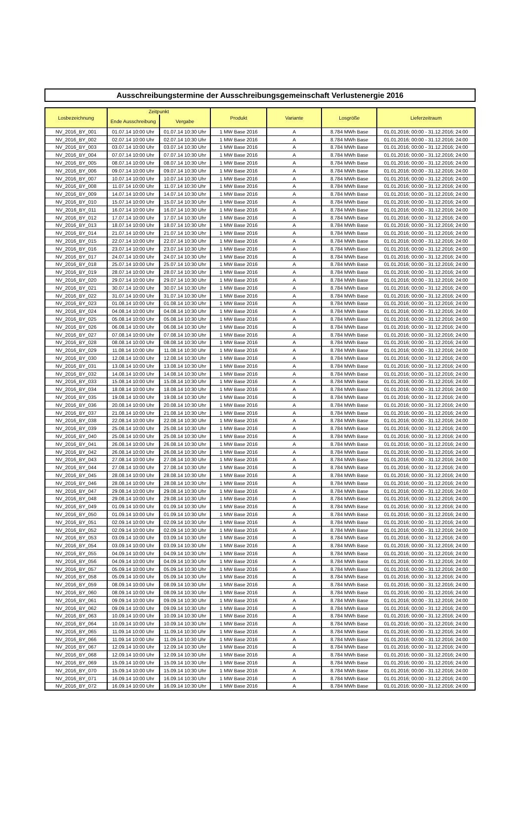Ausschreibungstermine der Ausschreibungsgemeinschaft Verlustenergie 2016
| Losbezeichnung | Zeitpunkt | | Produkt | Variante | Losgröße | Lieferzeitraum |
| --- | --- | --- | --- | --- | --- | --- |
| | Ende Ausschreibung | Vergabe | | | | |
| NV_2016_BY_001 | 01.07.14 10:00 Uhr | 01.07.14 10:30 Uhr | 1 MW Base 2016 | A | 8.784 MWh Base | 01.01.2016; 00:00 - 31.12.2016; 24:00 |
| NV_2016_BY_002 | 02.07.14 10:00 Uhr | 02.07.14 10:30 Uhr | 1 MW Base 2016 | A | 8.784 MWh Base | 01.01.2016; 00:00 - 31.12.2016; 24:00 |
| NV_2016_BY_003 | 03.07.14 10:00 Uhr | 03.07.14 10:30 Uhr | 1 MW Base 2016 | A | 8.784 MWh Base | 01.01.2016; 00:00 - 31.12.2016; 24:00 |
| NV_2016_BY_004 | 07.07.14 10:00 Uhr | 07.07.14 10:30 Uhr | 1 MW Base 2016 | A | 8.784 MWh Base | 01.01.2016; 00:00 - 31.12.2016; 24:00 |
| NV_2016_BY_005 | 08.07.14 10:00 Uhr | 08.07.14 10:30 Uhr | 1 MW Base 2016 | A | 8.784 MWh Base | 01.01.2016; 00:00 - 31.12.2016; 24:00 |
| NV_2016_BY_006 | 09.07.14 10:00 Uhr | 09.07.14 10:30 Uhr | 1 MW Base 2016 | A | 8.784 MWh Base | 01.01.2016; 00:00 - 31.12.2016; 24:00 |
| NV_2016_BY_007 | 10.07.14 10:00 Uhr | 10.07.14 10:30 Uhr | 1 MW Base 2016 | A | 8.784 MWh Base | 01.01.2016; 00:00 - 31.12.2016; 24:00 |
| NV_2016_BY_008 | 11.07.14 10:00 Uhr | 11.07.14 10:30 Uhr | 1 MW Base 2016 | A | 8.784 MWh Base | 01.01.2016; 00:00 - 31.12.2016; 24:00 |
| NV_2016_BY_009 | 14.07.14 10:00 Uhr | 14.07.14 10:30 Uhr | 1 MW Base 2016 | A | 8.784 MWh Base | 01.01.2016; 00:00 - 31.12.2016; 24:00 |
| NV_2016_BY_010 | 15.07.14 10:00 Uhr | 15.07.14 10:30 Uhr | 1 MW Base 2016 | A | 8.784 MWh Base | 01.01.2016; 00:00 - 31.12.2016; 24:00 |
| NV_2016_BY_011 | 16.07.14 10:00 Uhr | 16.07.14 10:30 Uhr | 1 MW Base 2016 | A | 8.784 MWh Base | 01.01.2016; 00:00 - 31.12.2016; 24:00 |
| NV_2016_BY_012 | 17.07.14 10:00 Uhr | 17.07.14 10:30 Uhr | 1 MW Base 2016 | A | 8.784 MWh Base | 01.01.2016; 00:00 - 31.12.2016; 24:00 |
| NV_2016_BY_013 | 18.07.14 10:00 Uhr | 18.07.14 10:30 Uhr | 1 MW Base 2016 | A | 8.784 MWh Base | 01.01.2016; 00:00 - 31.12.2016; 24:00 |
| NV_2016_BY_014 | 21.07.14 10:00 Uhr | 21.07.14 10:30 Uhr | 1 MW Base 2016 | A | 8.784 MWh Base | 01.01.2016; 00:00 - 31.12.2016; 24:00 |
| NV_2016_BY_015 | 22.07.14 10:00 Uhr | 22.07.14 10:30 Uhr | 1 MW Base 2016 | A | 8.784 MWh Base | 01.01.2016; 00:00 - 31.12.2016; 24:00 |
| NV_2016_BY_016 | 23.07.14 10:00 Uhr | 23.07.14 10:30 Uhr | 1 MW Base 2016 | A | 8.784 MWh Base | 01.01.2016; 00:00 - 31.12.2016; 24:00 |
| NV_2016_BY_017 | 24.07.14 10:00 Uhr | 24.07.14 10:30 Uhr | 1 MW Base 2016 | A | 8.784 MWh Base | 01.01.2016; 00:00 - 31.12.2016; 24:00 |
| NV_2016_BY_018 | 25.07.14 10:00 Uhr | 25.07.14 10:30 Uhr | 1 MW Base 2016 | A | 8.784 MWh Base | 01.01.2016; 00:00 - 31.12.2016; 24:00 |
| NV_2016_BY_019 | 28.07.14 10:00 Uhr | 28.07.14 10:30 Uhr | 1 MW Base 2016 | A | 8.784 MWh Base | 01.01.2016; 00:00 - 31.12.2016; 24:00 |
| NV_2016_BY_020 | 29.07.14 10:00 Uhr | 29.07.14 10:30 Uhr | 1 MW Base 2016 | A | 8.784 MWh Base | 01.01.2016; 00:00 - 31.12.2016; 24:00 |
| NV_2016_BY_021 | 30.07.14 10:00 Uhr | 30.07.14 10:30 Uhr | 1 MW Base 2016 | A | 8.784 MWh Base | 01.01.2016; 00:00 - 31.12.2016; 24:00 |
| NV_2016_BY_022 | 31.07.14 10:00 Uhr | 31.07.14 10:30 Uhr | 1 MW Base 2016 | A | 8.784 MWh Base | 01.01.2016; 00:00 - 31.12.2016; 24:00 |
| NV_2016_BY_023 | 01.08.14 10:00 Uhr | 01.08.14 10:30 Uhr | 1 MW Base 2016 | A | 8.784 MWh Base | 01.01.2016; 00:00 - 31.12.2016; 24:00 |
| NV_2016_BY_024 | 04.08.14 10:00 Uhr | 04.08.14 10:30 Uhr | 1 MW Base 2016 | A | 8.784 MWh Base | 01.01.2016; 00:00 - 31.12.2016; 24:00 |
| NV_2016_BY_025 | 05.08.14 10:00 Uhr | 05.08.14 10:30 Uhr | 1 MW Base 2016 | A | 8.784 MWh Base | 01.01.2016; 00:00 - 31.12.2016; 24:00 |
| NV_2016_BY_026 | 06.08.14 10:00 Uhr | 06.08.14 10:30 Uhr | 1 MW Base 2016 | A | 8.784 MWh Base | 01.01.2016; 00:00 - 31.12.2016; 24:00 |
| NV_2016_BY_027 | 07.08.14 10:00 Uhr | 07.08.14 10:30 Uhr | 1 MW Base 2016 | A | 8.784 MWh Base | 01.01.2016; 00:00 - 31.12.2016; 24:00 |
| NV_2016_BY_028 | 08.08.14 10:00 Uhr | 08.08.14 10:30 Uhr | 1 MW Base 2016 | A | 8.784 MWh Base | 01.01.2016; 00:00 - 31.12.2016; 24:00 |
| NV_2016_BY_029 | 11.08.14 10:00 Uhr | 11.08.14 10:30 Uhr | 1 MW Base 2016 | A | 8.784 MWh Base | 01.01.2016; 00:00 - 31.12.2016; 24:00 |
| NV_2016_BY_030 | 12.08.14 10:00 Uhr | 12.08.14 10:30 Uhr | 1 MW Base 2016 | A | 8.784 MWh Base | 01.01.2016; 00:00 - 31.12.2016; 24:00 |
| NV_2016_BY_031 | 13.08.14 10:00 Uhr | 13.08.14 10:30 Uhr | 1 MW Base 2016 | A | 8.784 MWh Base | 01.01.2016; 00:00 - 31.12.2016; 24:00 |
| NV_2016_BY_032 | 14.08.14 10:00 Uhr | 14.08.14 10:30 Uhr | 1 MW Base 2016 | A | 8.784 MWh Base | 01.01.2016; 00:00 - 31.12.2016; 24:00 |
| NV_2016_BY_033 | 15.08.14 10:00 Uhr | 15.08.14 10:30 Uhr | 1 MW Base 2016 | A | 8.784 MWh Base | 01.01.2016; 00:00 - 31.12.2016; 24:00 |
| NV_2016_BY_034 | 18.08.14 10:00 Uhr | 18.08.14 10:30 Uhr | 1 MW Base 2016 | A | 8.784 MWh Base | 01.01.2016; 00:00 - 31.12.2016; 24:00 |
| NV_2016_BY_035 | 19.08.14 10:00 Uhr | 19.08.14 10:30 Uhr | 1 MW Base 2016 | A | 8.784 MWh Base | 01.01.2016; 00:00 - 31.12.2016; 24:00 |
| NV_2016_BY_036 | 20.08.14 10:00 Uhr | 20.08.14 10:30 Uhr | 1 MW Base 2016 | A | 8.784 MWh Base | 01.01.2016; 00:00 - 31.12.2016; 24:00 |
| NV_2016_BY_037 | 21.08.14 10:00 Uhr | 21.08.14 10:30 Uhr | 1 MW Base 2016 | A | 8.784 MWh Base | 01.01.2016; 00:00 - 31.12.2016; 24:00 |
| NV_2016_BY_038 | 22.08.14 10:00 Uhr | 22.08.14 10:30 Uhr | 1 MW Base 2016 | A | 8.784 MWh Base | 01.01.2016; 00:00 - 31.12.2016; 24:00 |
| NV_2016_BY_039 | 25.08.14 10:00 Uhr | 25.08.14 10:30 Uhr | 1 MW Base 2016 | A | 8.784 MWh Base | 01.01.2016; 00:00 - 31.12.2016; 24:00 |
| NV_2016_BY_040 | 25.08.14 10:00 Uhr | 25.08.14 10:30 Uhr | 1 MW Base 2016 | A | 8.784 MWh Base | 01.01.2016; 00:00 - 31.12.2016; 24:00 |
| NV_2016_BY_041 | 26.08.14 10:00 Uhr | 26.08.14 10:30 Uhr | 1 MW Base 2016 | A | 8.784 MWh Base | 01.01.2016; 00:00 - 31.12.2016; 24:00 |
| NV_2016_BY_042 | 26.08.14 10:00 Uhr | 26.08.14 10:30 Uhr | 1 MW Base 2016 | A | 8.784 MWh Base | 01.01.2016; 00:00 - 31.12.2016; 24:00 |
| NV_2016_BY_043 | 27.08.14 10:00 Uhr | 27.08.14 10:30 Uhr | 1 MW Base 2016 | A | 8.784 MWh Base | 01.01.2016; 00:00 - 31.12.2016; 24:00 |
| NV_2016_BY_044 | 27.08.14 10:00 Uhr | 27.08.14 10:30 Uhr | 1 MW Base 2016 | A | 8.784 MWh Base | 01.01.2016; 00:00 - 31.12.2016; 24:00 |
| NV_2016_BY_045 | 28.08.14 10:00 Uhr | 28.08.14 10:30 Uhr | 1 MW Base 2016 | A | 8.784 MWh Base | 01.01.2016; 00:00 - 31.12.2016; 24:00 |
| NV_2016_BY_046 | 28.08.14 10:00 Uhr | 28.08.14 10:30 Uhr | 1 MW Base 2016 | A | 8.784 MWh Base | 01.01.2016; 00:00 - 31.12.2016; 24:00 |
| NV_2016_BY_047 | 29.08.14 10:00 Uhr | 29.08.14 10:30 Uhr | 1 MW Base 2016 | A | 8.784 MWh Base | 01.01.2016; 00:00 - 31.12.2016; 24:00 |
| NV_2016_BY_048 | 29.08.14 10:00 Uhr | 29.08.14 10:30 Uhr | 1 MW Base 2016 | A | 8.784 MWh Base | 01.01.2016; 00:00 - 31.12.2016; 24:00 |
| NV_2016_BY_049 | 01.09.14 10:00 Uhr | 01.09.14 10:30 Uhr | 1 MW Base 2016 | A | 8.784 MWh Base | 01.01.2016; 00:00 - 31.12.2016; 24:00 |
| NV_2016_BY_050 | 01.09.14 10:00 Uhr | 01.09.14 10:30 Uhr | 1 MW Base 2016 | A | 8.784 MWh Base | 01.01.2016; 00:00 - 31.12.2016; 24:00 |
| NV_2016_BY_051 | 02.09.14 10:00 Uhr | 02.09.14 10:30 Uhr | 1 MW Base 2016 | A | 8.784 MWh Base | 01.01.2016; 00:00 - 31.12.2016; 24:00 |
| NV_2016_BY_052 | 02.09.14 10:00 Uhr | 02.09.14 10:30 Uhr | 1 MW Base 2016 | A | 8.784 MWh Base | 01.01.2016; 00:00 - 31.12.2016; 24:00 |
| NV_2016_BY_053 | 03.09.14 10:00 Uhr | 03.09.14 10:30 Uhr | 1 MW Base 2016 | A | 8.784 MWh Base | 01.01.2016; 00:00 - 31.12.2016; 24:00 |
| NV_2016_BY_054 | 03.09.14 10:00 Uhr | 03.09.14 10:30 Uhr | 1 MW Base 2016 | A | 8.784 MWh Base | 01.01.2016; 00:00 - 31.12.2016; 24:00 |
| NV_2016_BY_055 | 04.09.14 10:00 Uhr | 04.09.14 10:30 Uhr | 1 MW Base 2016 | A | 8.784 MWh Base | 01.01.2016; 00:00 - 31.12.2016; 24:00 |
| NV_2016_BY_056 | 04.09.14 10:00 Uhr | 04.09.14 10:30 Uhr | 1 MW Base 2016 | A | 8.784 MWh Base | 01.01.2016; 00:00 - 31.12.2016; 24:00 |
| NV_2016_BY_057 | 05.09.14 10:00 Uhr | 05.09.14 10:30 Uhr | 1 MW Base 2016 | A | 8.784 MWh Base | 01.01.2016; 00:00 - 31.12.2016; 24:00 |
| NV_2016_BY_058 | 05.09.14 10:00 Uhr | 05.09.14 10:30 Uhr | 1 MW Base 2016 | A | 8.784 MWh Base | 01.01.2016; 00:00 - 31.12.2016; 24:00 |
| NV_2016_BY_059 | 08.09.14 10:00 Uhr | 08.09.14 10:30 Uhr | 1 MW Base 2016 | A | 8.784 MWh Base | 01.01.2016; 00:00 - 31.12.2016; 24:00 |
| NV_2016_BY_060 | 08.09.14 10:00 Uhr | 08.09.14 10:30 Uhr | 1 MW Base 2016 | A | 8.784 MWh Base | 01.01.2016; 00:00 - 31.12.2016; 24:00 |
| NV_2016_BY_061 | 09.09.14 10:00 Uhr | 09.09.14 10:30 Uhr | 1 MW Base 2016 | A | 8.784 MWh Base | 01.01.2016; 00:00 - 31.12.2016; 24:00 |
| NV_2016_BY_062 | 09.09.14 10:00 Uhr | 09.09.14 10:30 Uhr | 1 MW Base 2016 | A | 8.784 MWh Base | 01.01.2016; 00:00 - 31.12.2016; 24:00 |
| NV_2016_BY_063 | 10.09.14 10:00 Uhr | 10.09.14 10:30 Uhr | 1 MW Base 2016 | A | 8.784 MWh Base | 01.01.2016; 00:00 - 31.12.2016; 24:00 |
| NV_2016_BY_064 | 10.09.14 10:00 Uhr | 10.09.14 10:30 Uhr | 1 MW Base 2016 | A | 8.784 MWh Base | 01.01.2016; 00:00 - 31.12.2016; 24:00 |
| NV_2016_BY_065 | 11.09.14 10:00 Uhr | 11.09.14 10:30 Uhr | 1 MW Base 2016 | A | 8.784 MWh Base | 01.01.2016; 00:00 - 31.12.2016; 24:00 |
| NV_2016_BY_066 | 11.09.14 10:00 Uhr | 11.09.14 10:30 Uhr | 1 MW Base 2016 | A | 8.784 MWh Base | 01.01.2016; 00:00 - 31.12.2016; 24:00 |
| NV_2016_BY_067 | 12.09.14 10:00 Uhr | 12.09.14 10:30 Uhr | 1 MW Base 2016 | A | 8.784 MWh Base | 01.01.2016; 00:00 - 31.12.2016; 24:00 |
| NV_2016_BY_068 | 12.09.14 10:00 Uhr | 12.09.14 10:30 Uhr | 1 MW Base 2016 | A | 8.784 MWh Base | 01.01.2016; 00:00 - 31.12.2016; 24:00 |
| NV_2016_BY_069 | 15.09.14 10:00 Uhr | 15.09.14 10:30 Uhr | 1 MW Base 2016 | A | 8.784 MWh Base | 01.01.2016; 00:00 - 31.12.2016; 24:00 |
| NV_2016_BY_070 | 15.09.14 10:00 Uhr | 15.09.14 10:30 Uhr | 1 MW Base 2016 | A | 8.784 MWh Base | 01.01.2016; 00:00 - 31.12.2016; 24:00 |
| NV_2016_BY_071 | 16.09.14 10:00 Uhr | 16.09.14 10:30 Uhr | 1 MW Base 2016 | A | 8.784 MWh Base | 01.01.2016; 00:00 - 31.12.2016; 24:00 |
| NV_2016_BY_072 | 16.09.14 10:00 Uhr | 16.09.14 10:30 Uhr | 1 MW Base 2016 | A | 8.784 MWh Base | 01.01.2016; 00:00 - 31.12.2016; 24:00 |